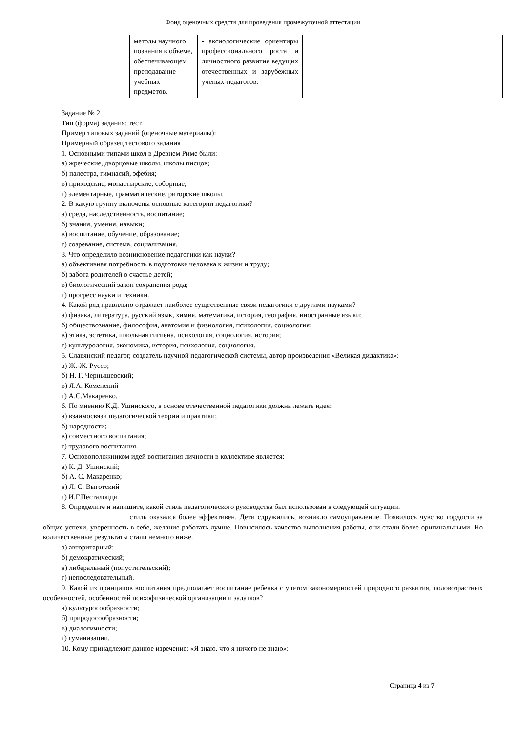Фонд оценочных средств для проведения промежуточной аттестации
| | методы научного познания в объеме, обеспечивающем преподавание учебных предметов. | - аксиологические ориентиры профессионального роста и личностного развития ведущих отечественных и зарубежных ученых-педагогов. | | | |
Задание № 2
Тип (форма) задания: тест.
Пример типовых заданий (оценочные материалы):
Примерный образец тестового задания
1. Основными типами школ в Древнем Риме были:
а) жреческие, дворцовые школы, школы писцов;
б) палестра, гимнасий, эфебия;
в) приходские, монастырские, соборные;
г) элементарные, грамматические, риторские школы.
2. В какую группу включены основные категории педагогики?
а) среда, наследственность, воспитание;
б) знания, умения, навыки;
в) воспитание, обучение, образование;
г) созревание, система, социализация.
3. Что определило возникновение педагогики как науки?
а) объективная потребность в подготовке человека к жизни и труду;
б) забота родителей о счастье детей;
в) биологический закон сохранения рода;
г) прогресс науки и техники.
4. Какой ряд правильно отражает наиболее существенные связи педагогики с другими науками?
а) физика, литература, русский язык, химия, математика, история, география, иностранные языки;
б) обществознание, философия, анатомия и физиология, психология, социология;
в) этика, эстетика, школьная гигиена, психология, социология, история;
г) культурология, экономика, история, психология, социология.
5. Славянский педагог, создатель научной педагогической системы, автор произведения «Великая дидактика»:
а) Ж.-Ж. Руссо;
б) Н. Г. Чернышевский;
в) Я.А. Коменский
г) А.С.Макаренко.
6. По мнению К.Д. Ушинского, в основе отечественной педагогики должна лежать идея:
а) взаимосвязи педагогической теории и практики;
б) народности;
в) совместного воспитания;
г) трудового воспитания.
7. Основоположником идей воспитания личности в коллективе является:
а) К. Д. Ушинский;
б) А. С. Макаренко;
в) Л. С. Выготский
г) И.Г.Песталоцци
8. Определите и напишите, какой стиль педагогического руководства был использован в следующей ситуации.
___________________стиль оказался более эффективен. Дети сдружились, возникло самоуправление. Появилось чувство гордости за общие успехи, уверенность в себе, желание работать лучше. Повысилось качество выполнения работы, они стали более оригинальными. Но количественные результаты стали немного ниже.
а) авторитарный;
б) демократический;
в) либеральный (попустительский);
г) непоследовательный.
9. Какой из принципов воспитания предполагает воспитание ребенка с учетом закономерностей природного развития, половозрастных особенностей, особенностей психофизической организации и задатков?
а) культуросообразности;
б) природосообразности;
в) диалогичности;
г) гуманизации.
10. Кому принадлежит данное изречение: «Я знаю, что я ничего не знаю»:
Страница 4 из 7